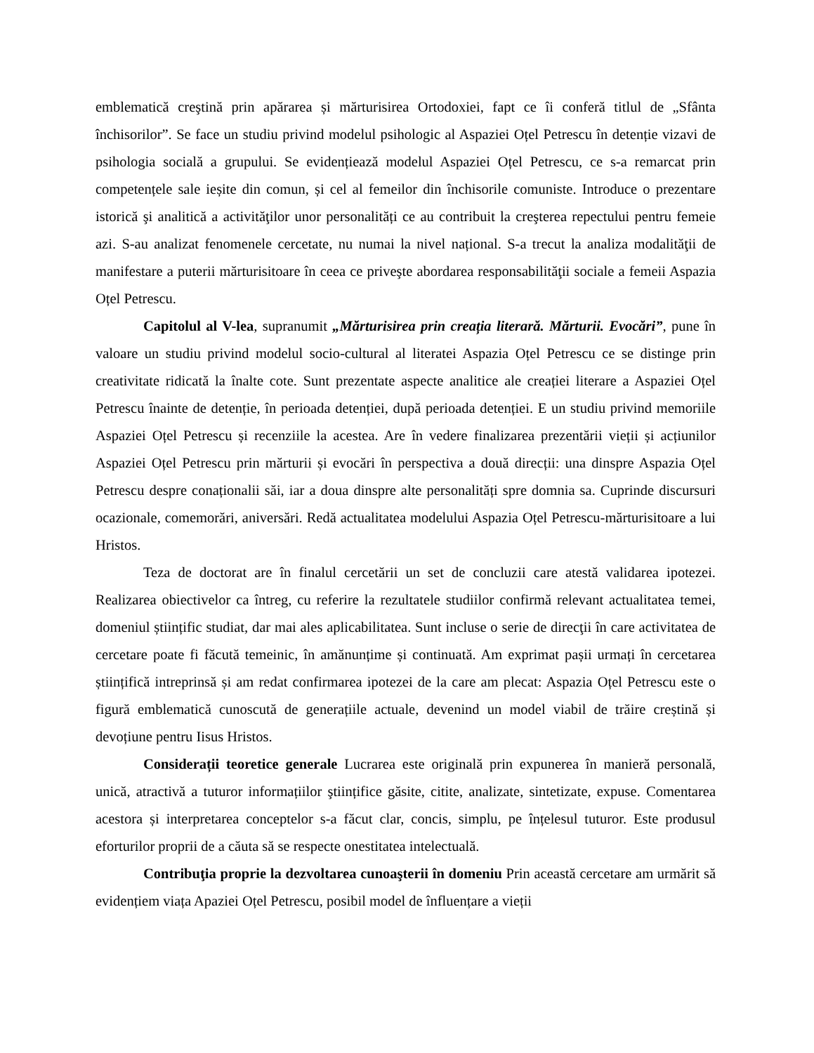emblematică creştină prin apărarea și mărturisirea Ortodoxiei, fapt ce îi conferă titlul de „Sfânta închisorilor”. Se face un studiu privind modelul psihologic al Aspaziei Oțel Petrescu în detenție vizavi de psihologia socială a grupului. Se evidențiează modelul Aspaziei Oțel Petrescu, ce s-a remarcat prin competențele sale ieșite din comun, și cel al femeilor din închisorile comuniste. Introduce o prezentare istorică şi analitică a activităţilor unor personalități ce au contribuit la creşterea repectului pentru femeie azi. S-au analizat fenomenele cercetate, nu numai la nivel național. S-a trecut la analiza modalităţii de manifestare a puterii mărturisitoare în ceea ce priveşte abordarea responsabilităţii sociale a femeii Aspazia Oțel Petrescu.
Capitolul al V-lea, supranumit „Mărturisirea prin creația literară. Mărturii. Evocări”, pune în valoare un studiu privind modelul socio-cultural al literatei Aspazia Oțel Petrescu ce se distinge prin creativitate ridicată la înalte cote. Sunt prezentate aspecte analitice ale creației literare a Aspaziei Oțel Petrescu înainte de detenție, în perioada detenției, după perioada detenției. E un studiu privind memoriile Aspaziei Oțel Petrescu și recenziile la acestea. Are în vedere finalizarea prezentării vieții și acțiunilor Aspaziei Oțel Petrescu prin mărturii și evocări în perspectiva a două direcții: una dinspre Aspazia Oțel Petrescu despre conaționalii săi, iar a doua dinspre alte personalități spre domnia sa. Cuprinde discursuri ocazionale, comemorări, aniversări. Redă actualitatea modelului Aspazia Oțel Petrescu-mărturisitoare a lui Hristos.
Teza de doctorat are în finalul cercetării un set de concluzii care atestă validarea ipotezei. Realizarea obiectivelor ca întreg, cu referire la rezultatele studiilor confirmă relevant actualitatea temei, domeniul științific studiat, dar mai ales aplicabilitatea. Sunt incluse o serie de direcţii în care activitatea de cercetare poate fi făcută temeinic, în amănunțime și continuată. Am exprimat pașii urmați în cercetarea științifică intreprinsă și am redat confirmarea ipotezei de la care am plecat: Aspazia Oțel Petrescu este o figură emblematică cunoscută de generațiile actuale, devenind un model viabil de trăire creștină și devoțiune pentru Iisus Hristos.
Considerații teoretice generale Lucrarea este originală prin expunerea în manieră personală, unică, atractivă a tuturor informațiilor ştiințifice găsite, citite, analizate, sintetizate, expuse. Comentarea acestora și interpretarea conceptelor s-a făcut clar, concis, simplu, pe înțelesul tuturor. Este produsul eforturilor proprii de a căuta să se respecte onestitatea intelectuală.
Contribuţia proprie la dezvoltarea cunoaşterii în domeniu Prin această cercetare am urmărit să evidențiem viața Apaziei Oțel Petrescu, posibil model de înfluențare a vieții